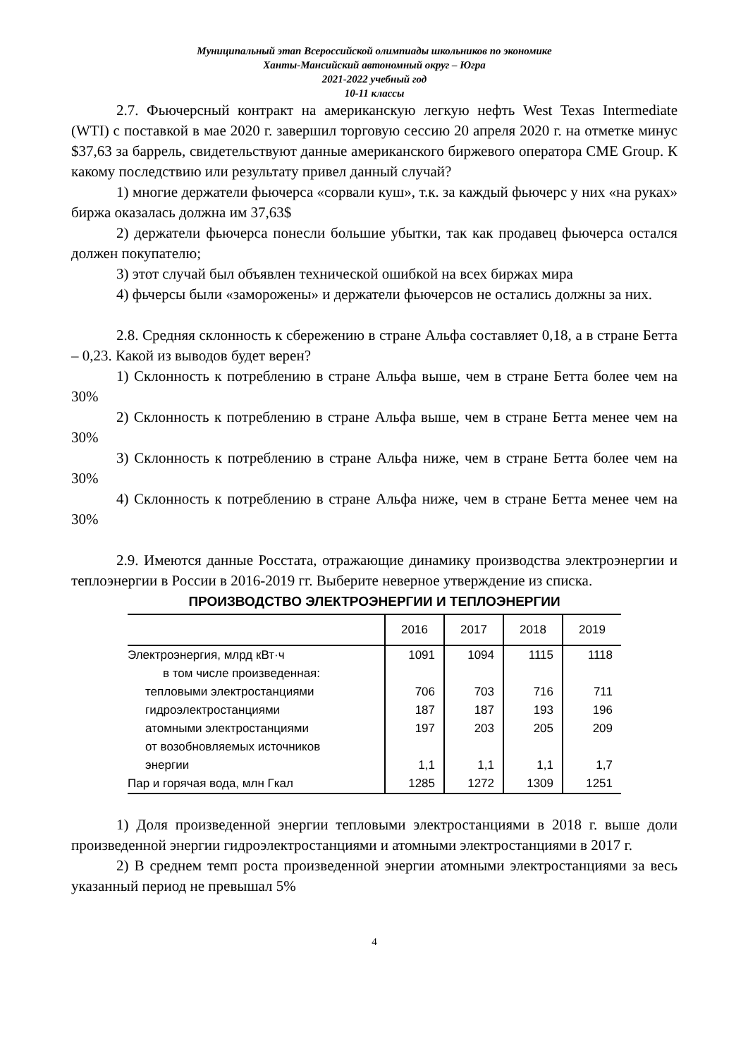Муниципальный этап Всероссийской олимпиады школьников по экономике
Ханты-Мансийский автономный округ – Югра
2021-2022 учебный год
10-11 классы
2.7. Фьючерсный контракт на американскую легкую нефть West Texas Intermediate (WTI) с поставкой в мае 2020 г. завершил торговую сессию 20 апреля 2020 г. на отметке минус $37,63 за баррель, свидетельствуют данные американского биржевого оператора CME Group. К какому последствию или результату привел данный случай?
1) многие держатели фьючерса «сорвали куш», т.к. за каждый фьючерс у них «на руках» биржа оказалась должна им 37,63$
2) держатели фьючерса понесли большие убытки, так как продавец фьючерса остался должен покупателю;
3) этот случай был объявлен технической ошибкой на всех биржах мира
4) фьчерсы были «заморожены» и держатели фьючерсов не остались должны за них.
2.8. Средняя склонность к сбережению в стране Альфа составляет 0,18, а в стране Бетта – 0,23. Какой из выводов будет верен?
1) Склонность к потреблению в стране Альфа выше, чем в стране Бетта более чем на 30%
2) Склонность к потреблению в стране Альфа выше, чем в стране Бетта менее чем на 30%
3) Склонность к потреблению в стране Альфа ниже, чем в стране Бетта более чем на 30%
4) Склонность к потреблению в стране Альфа ниже, чем в стране Бетта менее чем на 30%
2.9. Имеются данные Росстата, отражающие динамику производства электроэнергии и теплоэнергии в России в 2016-2019 гг. Выберите неверное утверждение из списка.
ПРОИЗВОДСТВО ЭЛЕКТРОЭНЕРГИИ И ТЕПЛОЭНЕРГИИ
| | 2016 | 2017 | 2018 | 2019 |
| --- | --- | --- | --- | --- |
| Электроэнергия, млрд кВт·ч | 1091 | 1094 | 1115 | 1118 |
| в том числе произведенная: | | | | |
| тепловыми электростанциями | 706 | 703 | 716 | 711 |
| гидроэлектростанциями | 187 | 187 | 193 | 196 |
| атомными электростанциями | 197 | 203 | 205 | 209 |
| от возобновляемых источников энергии | 1,1 | 1,1 | 1,1 | 1,7 |
| Пар и горячая вода, млн Гкал | 1285 | 1272 | 1309 | 1251 |
1) Доля произведенной энергии тепловыми электростанциями в 2018 г. выше доли произведенной энергии гидроэлектростанциями и атомными электростанциями в 2017 г.
2) В среднем темп роста произведенной энергии атомными электростанциями за весь указанный период не превышал 5%
4